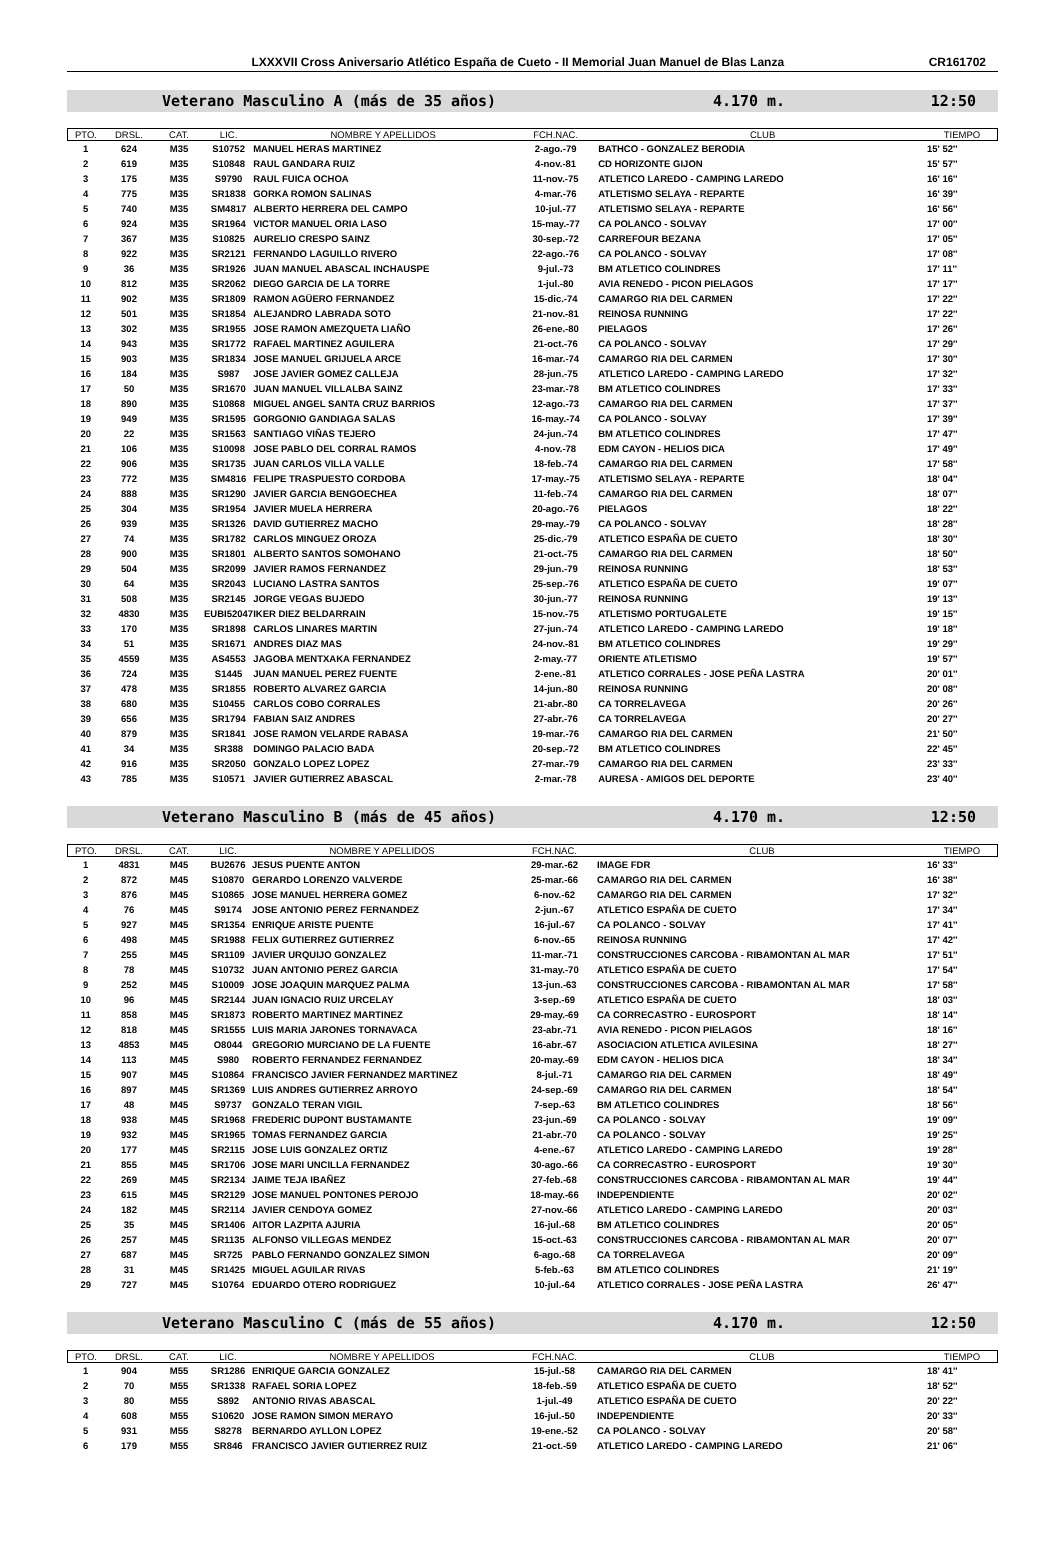LXXXVII Cross Aniversario Atlético España de Cueto - II Memorial Juan Manuel de Blas Lanza CR161702
Veterano Masculino A (más de 35 años) 4.170 m. 12:50
| PTO. | DRSL. | CAT. | LIC. | NOMBRE Y APELLIDOS | FCH.NAC. | CLUB | TIEMPO |
| --- | --- | --- | --- | --- | --- | --- | --- |
| 1 | 624 | M35 | S10752 | MANUEL HERAS MARTINEZ | 2-ago.-79 | BATHCO - GONZALEZ BERODIA | 15' 52'' |
| 2 | 619 | M35 | S10848 | RAUL GANDARA RUIZ | 4-nov.-81 | CD HORIZONTE GIJON | 15' 57'' |
| 3 | 175 | M35 | S9790 | RAUL FUICA OCHOA | 11-nov.-75 | ATLETICO LAREDO - CAMPING LAREDO | 16' 16'' |
| 4 | 775 | M35 | SR1838 | GORKA ROMON SALINAS | 4-mar.-76 | ATLETISMO SELAYA - REPARTE | 16' 39'' |
| 5 | 740 | M35 | SM4817 | ALBERTO HERRERA DEL CAMPO | 10-jul.-77 | ATLETISMO SELAYA - REPARTE | 16' 56'' |
| 6 | 924 | M35 | SR1964 | VICTOR MANUEL ORIA LASO | 15-may.-77 | CA POLANCO - SOLVAY | 17' 00'' |
| 7 | 367 | M35 | S10825 | AURELIO CRESPO SAINZ | 30-sep.-72 | CARREFOUR BEZANA | 17' 05'' |
| 8 | 922 | M35 | SR2121 | FERNANDO LAGUILLO RIVERO | 22-ago.-76 | CA POLANCO - SOLVAY | 17' 08'' |
| 9 | 36 | M35 | SR1926 | JUAN MANUEL ABASCAL INCHAUSPE | 9-jul.-73 | BM ATLETICO COLINDRES | 17' 11'' |
| 10 | 812 | M35 | SR2062 | DIEGO GARCIA DE LA TORRE | 1-jul.-80 | AVIA RENEDO - PICON PIELAGOS | 17' 17'' |
| 11 | 902 | M35 | SR1809 | RAMON AGÜERO FERNANDEZ | 15-dic.-74 | CAMARGO RIA DEL CARMEN | 17' 22'' |
| 12 | 501 | M35 | SR1854 | ALEJANDRO LABRADA SOTO | 21-nov.-81 | REINOSA RUNNING | 17' 22'' |
| 13 | 302 | M35 | SR1955 | JOSE RAMON AMEZQUETA LIAÑO | 26-ene.-80 | PIELAGOS | 17' 26'' |
| 14 | 943 | M35 | SR1772 | RAFAEL MARTINEZ AGUILERA | 21-oct.-76 | CA POLANCO - SOLVAY | 17' 29'' |
| 15 | 903 | M35 | SR1834 | JOSE MANUEL GRIJUELA ARCE | 16-mar.-74 | CAMARGO RIA DEL CARMEN | 17' 30'' |
| 16 | 184 | M35 | S987 | JOSE JAVIER GOMEZ CALLEJA | 28-jun.-75 | ATLETICO LAREDO - CAMPING LAREDO | 17' 32'' |
| 17 | 50 | M35 | SR1670 | JUAN MANUEL VILLALBA SAINZ | 23-mar.-78 | BM ATLETICO COLINDRES | 17' 33'' |
| 18 | 890 | M35 | S10868 | MIGUEL ANGEL SANTA CRUZ BARRIOS | 12-ago.-73 | CAMARGO RIA DEL CARMEN | 17' 37'' |
| 19 | 949 | M35 | SR1595 | GORGONIO GANDIAGA SALAS | 16-may.-74 | CA POLANCO - SOLVAY | 17' 39'' |
| 20 | 22 | M35 | SR1563 | SANTIAGO VIÑAS TEJERO | 24-jun.-74 | BM ATLETICO COLINDRES | 17' 47'' |
| 21 | 106 | M35 | S10098 | JOSE PABLO DEL CORRAL RAMOS | 4-nov.-78 | EDM CAYON - HELIOS DICA | 17' 49'' |
| 22 | 906 | M35 | SR1735 | JUAN CARLOS VILLA VALLE | 18-feb.-74 | CAMARGO RIA DEL CARMEN | 17' 58'' |
| 23 | 772 | M35 | SM4816 | FELIPE TRASPUESTO CORDOBA | 17-may.-75 | ATLETISMO SELAYA - REPARTE | 18' 04'' |
| 24 | 888 | M35 | SR1290 | JAVIER GARCIA BENGOECHEA | 11-feb.-74 | CAMARGO RIA DEL CARMEN | 18' 07'' |
| 25 | 304 | M35 | SR1954 | JAVIER MUELA HERRERA | 20-ago.-76 | PIELAGOS | 18' 22'' |
| 26 | 939 | M35 | SR1326 | DAVID GUTIERREZ MACHO | 29-may.-79 | CA POLANCO - SOLVAY | 18' 28'' |
| 27 | 74 | M35 | SR1782 | CARLOS MINGUEZ OROZA | 25-dic.-79 | ATLETICO ESPAÑA DE CUETO | 18' 30'' |
| 28 | 900 | M35 | SR1801 | ALBERTO SANTOS SOMOHANO | 21-oct.-75 | CAMARGO RIA DEL CARMEN | 18' 50'' |
| 29 | 504 | M35 | SR2099 | JAVIER RAMOS FERNANDEZ | 29-jun.-79 | REINOSA RUNNING | 18' 53'' |
| 30 | 64 | M35 | SR2043 | LUCIANO LASTRA SANTOS | 25-sep.-76 | ATLETICO ESPAÑA DE CUETO | 19' 07'' |
| 31 | 508 | M35 | SR2145 | JORGE VEGAS BUJEDO | 30-jun.-77 | REINOSA RUNNING | 19' 13'' |
| 32 | 4830 | M35 | EUBI52047 | IKER DIEZ BELDARRAIN | 15-nov.-75 | ATLETISMO PORTUGALETE | 19' 15'' |
| 33 | 170 | M35 | SR1898 | CARLOS LINARES MARTIN | 27-jun.-74 | ATLETICO LAREDO - CAMPING LAREDO | 19' 18'' |
| 34 | 51 | M35 | SR1671 | ANDRES DIAZ MAS | 24-nov.-81 | BM ATLETICO COLINDRES | 19' 29'' |
| 35 | 4559 | M35 | AS4553 | JAGOBA MENTXAKA FERNANDEZ | 2-may.-77 | ORIENTE ATLETISMO | 19' 57'' |
| 36 | 724 | M35 | S1445 | JUAN MANUEL PEREZ FUENTE | 2-ene.-81 | ATLETICO CORRALES - JOSE PEÑA LASTRA | 20' 01'' |
| 37 | 478 | M35 | SR1855 | ROBERTO ALVAREZ GARCIA | 14-jun.-80 | REINOSA RUNNING | 20' 08'' |
| 38 | 680 | M35 | S10455 | CARLOS COBO CORRALES | 21-abr.-80 | CA TORRELAVEGA | 20' 26'' |
| 39 | 656 | M35 | SR1794 | FABIAN SAIZ ANDRES | 27-abr.-76 | CA TORRELAVEGA | 20' 27'' |
| 40 | 879 | M35 | SR1841 | JOSE RAMON VELARDE RABASA | 19-mar.-76 | CAMARGO RIA DEL CARMEN | 21' 50'' |
| 41 | 34 | M35 | SR388 | DOMINGO PALACIO BADA | 20-sep.-72 | BM ATLETICO COLINDRES | 22' 45'' |
| 42 | 916 | M35 | SR2050 | GONZALO LOPEZ LOPEZ | 27-mar.-79 | CAMARGO RIA DEL CARMEN | 23' 33'' |
| 43 | 785 | M35 | S10571 | JAVIER GUTIERREZ ABASCAL | 2-mar.-78 | AURESA - AMIGOS DEL DEPORTE | 23' 40'' |
Veterano Masculino B (más de 45 años) 4.170 m. 12:50
| PTO. | DRSL. | CAT. | LIC. | NOMBRE Y APELLIDOS | FCH.NAC. | CLUB | TIEMPO |
| --- | --- | --- | --- | --- | --- | --- | --- |
| 1 | 4831 | M45 | BU2676 | JESUS PUENTE ANTON | 29-mar.-62 | IMAGE FDR | 16' 33'' |
| 2 | 872 | M45 | S10870 | GERARDO LORENZO VALVERDE | 25-mar.-66 | CAMARGO RIA DEL CARMEN | 16' 38'' |
| 3 | 876 | M45 | S10865 | JOSE MANUEL HERRERA GOMEZ | 6-nov.-62 | CAMARGO RIA DEL CARMEN | 17' 32'' |
| 4 | 76 | M45 | S9174 | JOSE ANTONIO PEREZ FERNANDEZ | 2-jun.-67 | ATLETICO ESPAÑA DE CUETO | 17' 34'' |
| 5 | 927 | M45 | SR1354 | ENRIQUE ARISTE PUENTE | 16-jul.-67 | CA POLANCO - SOLVAY | 17' 41'' |
| 6 | 498 | M45 | SR1988 | FELIX GUTIERREZ GUTIERREZ | 6-nov.-65 | REINOSA RUNNING | 17' 42'' |
| 7 | 255 | M45 | SR1109 | JAVIER URQUIJO GONZALEZ | 11-mar.-71 | CONSTRUCCIONES CARCOBA - RIBAMONTAN AL MAR | 17' 51'' |
| 8 | 78 | M45 | S10732 | JUAN ANTONIO PEREZ GARCIA | 31-may.-70 | ATLETICO ESPAÑA DE CUETO | 17' 54'' |
| 9 | 252 | M45 | S10009 | JOSE JOAQUIN MARQUEZ PALMA | 13-jun.-63 | CONSTRUCCIONES CARCOBA - RIBAMONTAN AL MAR | 17' 58'' |
| 10 | 96 | M45 | SR2144 | JUAN IGNACIO RUIZ URCELAY | 3-sep.-69 | ATLETICO ESPAÑA DE CUETO | 18' 03'' |
| 11 | 858 | M45 | SR1873 | ROBERTO MARTINEZ MARTINEZ | 29-may.-69 | CA CORRECASTRO - EUROSPORT | 18' 14'' |
| 12 | 818 | M45 | SR1555 | LUIS MARIA JARONES TORNAVACA | 23-abr.-71 | AVIA RENEDO - PICON PIELAGOS | 18' 16'' |
| 13 | 4853 | M45 | O8044 | GREGORIO MURCIANO DE LA FUENTE | 16-abr.-67 | ASOCIACION ATLETICA AVILESINA | 18' 27'' |
| 14 | 113 | M45 | S980 | ROBERTO FERNANDEZ FERNANDEZ | 20-may.-69 | EDM CAYON - HELIOS DICA | 18' 34'' |
| 15 | 907 | M45 | S10864 | FRANCISCO JAVIER FERNANDEZ MARTINEZ | 8-jul.-71 | CAMARGO RIA DEL CARMEN | 18' 49'' |
| 16 | 897 | M45 | SR1369 | LUIS ANDRES GUTIERREZ ARROYO | 24-sep.-69 | CAMARGO RIA DEL CARMEN | 18' 54'' |
| 17 | 48 | M45 | S9737 | GONZALO TERAN VIGIL | 7-sep.-63 | BM ATLETICO COLINDRES | 18' 56'' |
| 18 | 938 | M45 | SR1968 | FREDERIC DUPONT BUSTAMANTE | 23-jun.-69 | CA POLANCO - SOLVAY | 19' 09'' |
| 19 | 932 | M45 | SR1965 | TOMAS FERNANDEZ GARCIA | 21-abr.-70 | CA POLANCO - SOLVAY | 19' 25'' |
| 20 | 177 | M45 | SR2115 | JOSE LUIS GONZALEZ ORTIZ | 4-ene.-67 | ATLETICO LAREDO - CAMPING LAREDO | 19' 28'' |
| 21 | 855 | M45 | SR1706 | JOSE MARI UNCILLA FERNANDEZ | 30-ago.-66 | CA CORRECASTRO - EUROSPORT | 19' 30'' |
| 22 | 269 | M45 | SR2134 | JAIME TEJA IBAÑEZ | 27-feb.-68 | CONSTRUCCIONES CARCOBA - RIBAMONTAN AL MAR | 19' 44'' |
| 23 | 615 | M45 | SR2129 | JOSE MANUEL PONTONES PEROJO | 18-may.-66 | INDEPENDIENTE | 20' 02'' |
| 24 | 182 | M45 | SR2114 | JAVIER CENDOYA GOMEZ | 27-nov.-66 | ATLETICO LAREDO - CAMPING LAREDO | 20' 03'' |
| 25 | 35 | M45 | SR1406 | AITOR LAZPITA AJURIA | 16-jul.-68 | BM ATLETICO COLINDRES | 20' 05'' |
| 26 | 257 | M45 | SR1135 | ALFONSO VILLEGAS MENDEZ | 15-oct.-63 | CONSTRUCCIONES CARCOBA - RIBAMONTAN AL MAR | 20' 07'' |
| 27 | 687 | M45 | SR725 | PABLO FERNANDO GONZALEZ SIMON | 6-ago.-68 | CA TORRELAVEGA | 20' 09'' |
| 28 | 31 | M45 | SR1425 | MIGUEL AGUILAR RIVAS | 5-feb.-63 | BM ATLETICO COLINDRES | 21' 19'' |
| 29 | 727 | M45 | S10764 | EDUARDO OTERO RODRIGUEZ | 10-jul.-64 | ATLETICO CORRALES - JOSE PEÑA LASTRA | 26' 47'' |
Veterano Masculino C (más de 55 años) 4.170 m. 12:50
| PTO. | DRSL. | CAT. | LIC. | NOMBRE Y APELLIDOS | FCH.NAC. | CLUB | TIEMPO |
| --- | --- | --- | --- | --- | --- | --- | --- |
| 1 | 904 | M55 | SR1286 | ENRIQUE GARCIA GONZALEZ | 15-jul.-58 | CAMARGO RIA DEL CARMEN | 18' 41'' |
| 2 | 70 | M55 | SR1338 | RAFAEL SORIA LOPEZ | 18-feb.-59 | ATLETICO ESPAÑA DE CUETO | 18' 52'' |
| 3 | 80 | M55 | S892 | ANTONIO RIVAS ABASCAL | 1-jul.-49 | ATLETICO ESPAÑA DE CUETO | 20' 22'' |
| 4 | 608 | M55 | S10620 | JOSE RAMON SIMON MERAYO | 16-jul.-50 | INDEPENDIENTE | 20' 33'' |
| 5 | 931 | M55 | S8278 | BERNARDO AYLLON LOPEZ | 19-ene.-52 | CA POLANCO - SOLVAY | 20' 58'' |
| 6 | 179 | M55 | SR846 | FRANCISCO JAVIER GUTIERREZ RUIZ | 21-oct.-59 | ATLETICO LAREDO - CAMPING LAREDO | 21' 06'' |